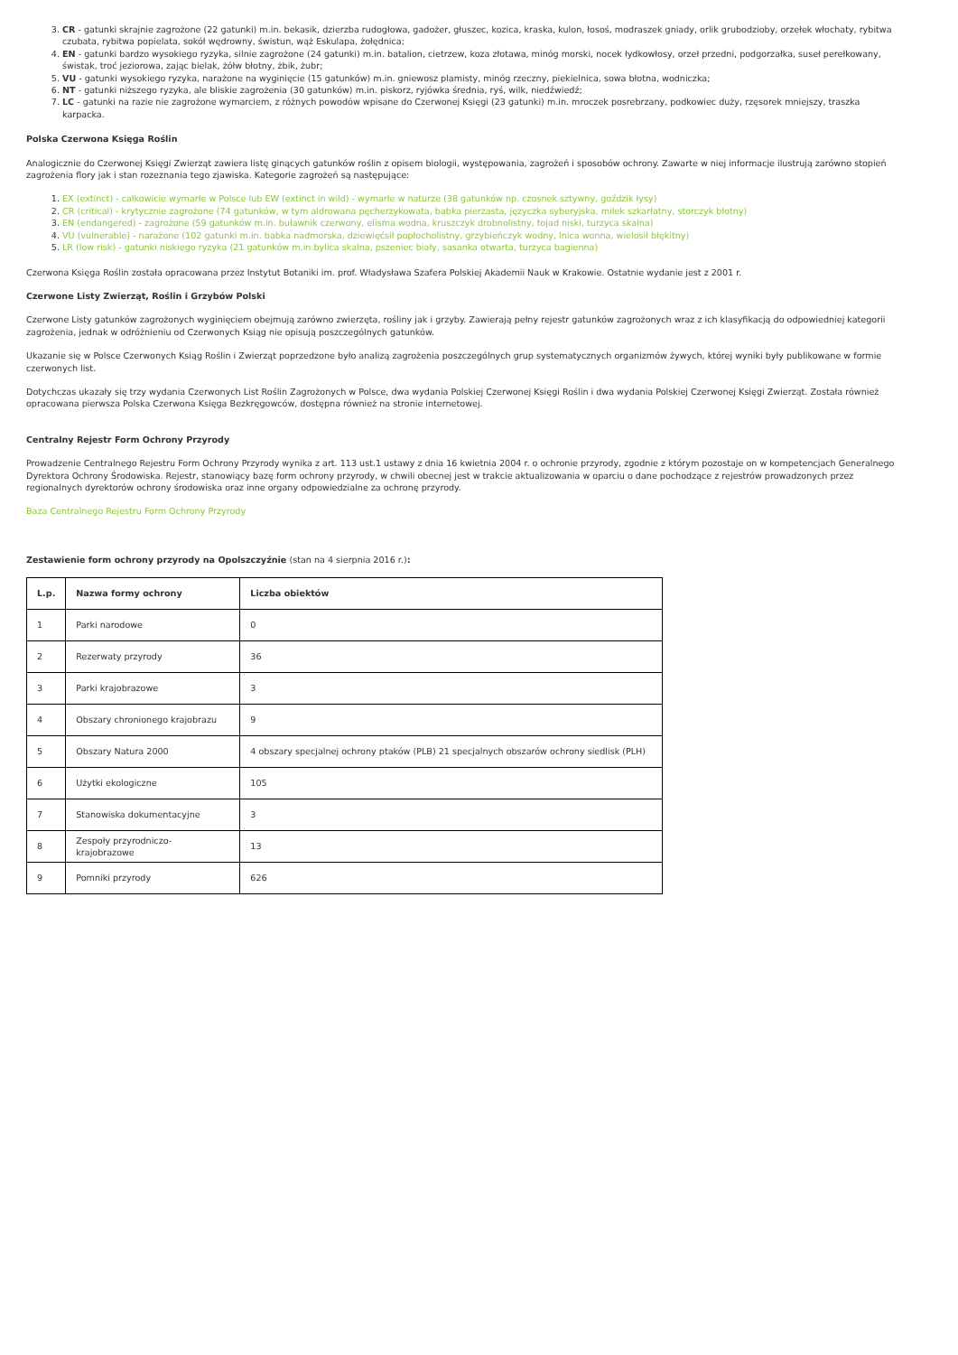3. CR - gatunki skrajnie zagrożone (22 gatunki) m.in. bekasik, dzierzba rudogłowa, gadożer, głuszec, kozica, kraska, kulon, łosoś, modraszek gniady, orlik grubodzioby, orzełek włochaty, rybitwa czubata, rybitwa popielata, sokół wędrowny, świstun, wąż Eskulapa, żołędnica;
4. EN - gatunki bardzo wysokiego ryzyka, silnie zagrożone (24 gatunki) m.in. batalion, cietrzew, koza złotawa, minóg morski, nocek łydkowłosy, orzeł przedni, podgorzałka, suseł perełkowany, świstak, troć jeziorowa, zając bielak, żółw błotny, żbik, żubr;
5. VU - gatunki wysokiego ryzyka, narażone na wyginięcie (15 gatunków) m.in. gniewosz plamisty, minóg rzeczny, piekielnica, sowa błotna, wodniczka;
6. NT - gatunki niższego ryzyka, ale bliskie zagrożenia (30 gatunków) m.in. piskorz, ryjówka średnia, ryś, wilk, niedźwiedź;
7. LC - gatunki na razie nie zagrożone wymarciem, z różnych powodów wpisane do Czerwonej Księgi (23 gatunki) m.in. mroczek posrebrzany, podkowiec duży, rzęsorek mniejszy, traszka karpacka.
Polska Czerwona Księga Roślin
Analogicznie do Czerwonej Księgi Zwierząt zawiera listę ginących gatunków roślin z opisem biologii, występowania, zagrożeń i sposobów ochrony. Zawarte w niej informacje ilustrują zarówno stopień zagrożenia flory jak i stan rozeznania tego zjawiska. Kategorie zagrożeń są następujące:
1. EX (extinct) - całkowicie wymarłe w Polsce lub EW (extinct in wild) - wymarłe w naturze (38 gatunków np. czosnek sztywny, goździk łysy)
2. CR (critical) - krytycznie zagrożone (74 gatunków, w tym aldrowana pęcherzykowata, babka pierzasta, języczka syberyjska, miłek szkarłatny, storczyk błotny)
3. EN (endangered) - zagrożone (59 gatunków m.in. buławnik czerwony, elisma wodna, kruszczyk drobnolistny, tojad niski, turzyca skalna)
4. VU (vulnerable) - narażone (102 gatunki m.in. babka nadmorska, dziewięćsił popłocholistny, grzybieńczyk wodny, lnica wonna, wielosił błękitny)
5. LR (low risk) - gatunki niskiego ryzyka (21 gatunków m.in.bylica skalna, pszeniec biały, sasanka otwarta, turzyca bagienna)
Czerwona Księga Roślin została opracowana przez Instytut Botaniki im. prof. Władysława Szafera Polskiej Akademii Nauk w Krakowie. Ostatnie wydanie jest z 2001 r.
Czerwone Listy Zwierząt, Roślin i Grzybów Polski
Czerwone Listy gatunków zagrożonych wyginięciem obejmują zarówno zwierzęta, rośliny jak i grzyby. Zawierają pełny rejestr gatunków zagrożonych wraz z ich klasyfikacją do odpowiedniej kategorii zagrożenia, jednak w odróżnieniu od Czerwonych Ksiąg nie opisują poszczególnych gatunków.
Ukazanie się w Polsce Czerwonych Ksiąg Roślin i Zwierząt poprzedzone było analizą zagrożenia poszczególnych grup systematycznych organizmów żywych, której wyniki były publikowane w formie czerwonych list.
Dotychczas ukazały się trzy wydania Czerwonych List Roślin Zagrożonych w Polsce, dwa wydania Polskiej Czerwonej Księgi Roślin i dwa wydania Polskiej Czerwonej Księgi Zwierząt. Została również opracowana pierwsza Polska Czerwona Księga Bezkręgowców, dostępna również na stronie internetowej.
Centralny Rejestr Form Ochrony Przyrody
Prowadzenie Centralnego Rejestru Form Ochrony Przyrody wynika z art. 113 ust.1 ustawy z dnia 16 kwietnia 2004 r. o ochronie przyrody, zgodnie z którym pozostaje on w kompetencjach Generalnego Dyrektora Ochrony Środowiska. Rejestr, stanowiący bazę form ochrony przyrody, w chwili obecnej jest w trakcie aktualizowania w oparciu o dane pochodzące z rejestrów prowadzonych przez regionalnych dyrektorów ochrony środowiska oraz inne organy odpowiedzialne za ochronę przyrody.
Baza Centralnego Rejestru Form Ochrony Przyrody
Zestawienie form ochrony przyrody na Opolszczyźnie (stan na 4 sierpnia 2016 r.):
| L.p. | Nazwa formy ochrony | Liczba obiektów |
| --- | --- | --- |
| 1 | Parki narodowe | 0 |
| 2 | Rezerwaty przyrody | 36 |
| 3 | Parki krajobrazowe | 3 |
| 4 | Obszary chronionego krajobrazu | 9 |
| 5 | Obszary Natura 2000 | 4 obszary specjalnej ochrony ptaków (PLB) 21 specjalnych obszarów ochrony siedlisk (PLH) |
| 6 | Użytki ekologiczne | 105 |
| 7 | Stanowiska dokumentacyjne | 3 |
| 8 | Zespoły przyrodniczo-krajobrazowe | 13 |
| 9 | Pomniki przyrody | 626 |